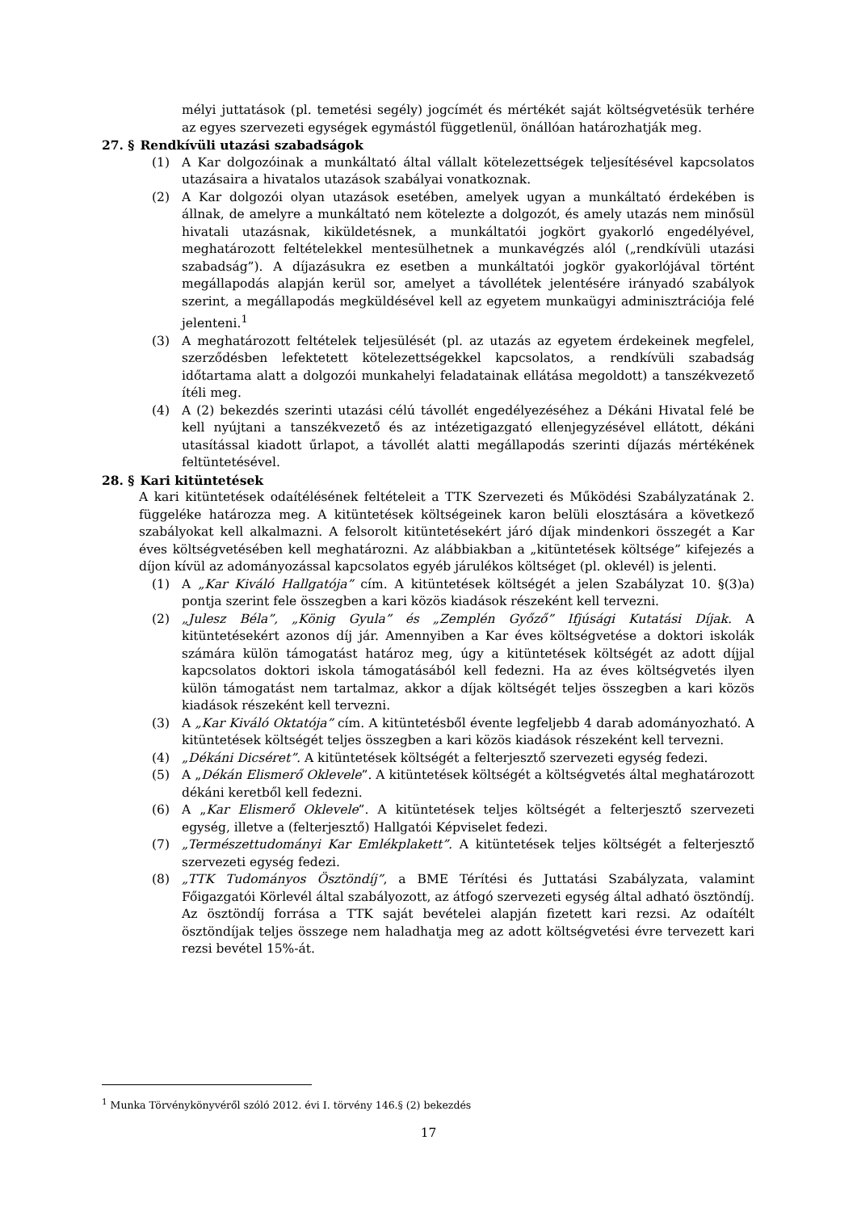mélyi juttatások (pl. temetési segély) jogcímét és mértékét saját költségvetésük terhére az egyes szervezeti egységek egymástól függetlenül, önállóan határozhatják meg.
27. § Rendkívüli utazási szabadságok
(1) A Kar dolgozóinak a munkáltató által vállalt kötelezettségek teljesítésével kapcsolatos utazásaira a hivatalos utazások szabályai vonatkoznak.
(2) A Kar dolgozói olyan utazások esetében, amelyek ugyan a munkáltató érdekében is állnak, de amelyre a munkáltató nem kötelezte a dolgozót, és amely utazás nem minősül hivatali utazásnak, kiküldetésnek, a munkáltatói jogkört gyakorló engedélyével, meghatározott feltételekkel mentesülhetnek a munkavégzés alól („rendkívüli utazási szabadság”). A díjazásukra ez esetben a munkáltatói jogkör gyakorlójával történt megállapodás alapján kerül sor, amelyet a távollétek jelentésére irányadó szabályok szerint, a megállapodás megküldésével kell az egyetem munkaügyi adminisztrációja felé jelenteni.<sup>1</sup>
(3) A meghatározott feltételek teljesülését (pl. az utazás az egyetem érdekeinek megfelel, szerződésben lefektetett kötelezettségekkel kapcsolatos, a rendkívüli szabadság időtartama alatt a dolgozói munkahelyi feladatainak ellátása megoldott) a tanszékvezető ítéli meg.
(4) A (2) bekezdés szerinti utazási célú távollét engedélyezéséhez a Dékáni Hivatal felé be kell nyújtani a tanszékvezető és az intézetigazgató ellenjegyzésével ellátott, dékáni utasítással kiadott űrlapot, a távollét alatti megállapodás szerinti díjazás mértékének feltüntetésével.
28. § Kari kitüntetések
A kari kitüntetések odaítélésének feltételeit a TTK Szervezeti és Működési Szabályzatának 2. függeléke határozza meg. A kitüntetések költségeinek karon belüli elosztására a következő szabályokat kell alkalmazni. A felsorolt kitüntetésekért járó díjak mindenkori összegét a Kar éves költségvetésében kell meghatározni. Az alábbiakban a „kitüntetések költsége” kifejezés a díjon kívül az adományozással kapcsolatos egyéb járulékos költséget (pl. oklevél) is jelenti.
(1) A „Kar Kiváló Hallgatója” cím. A kitüntetések költségét a jelen Szabályzat 10. §(3)a) pontja szerint fele összegben a kari közös kiadások részeként kell tervezni.
(2) „Julesz Béla”, „König Gyula” és „Zemplén Győző” Ifjúsági Kutatási Díjak. A kitüntetésekért azonos díj jár. Amennyiben a Kar éves költségvetése a doktori iskolák számára külön támogatást határoz meg, úgy a kitüntetések költségét az adott díjjal kapcsolatos doktori iskola támogatásából kell fedezni. Ha az éves költségvetés ilyen külön támogatást nem tartalmaz, akkor a díjak költségét teljes összegben a kari közös kiadások részeként kell tervezni.
(3) A „Kar Kiváló Oktatója” cím. A kitüntetésből évente legfeljebb 4 darab adományozható. A kitüntetések költségét teljes összegben a kari közös kiadások részeként kell tervezni.
(4) „Dékáni Dicséret”. A kitüntetések költségét a felterjesztő szervezeti egység fedezi.
(5) A „Dékán Elismerő Oklevele”. A kitüntetések költségét a költségvetés által meghatározott dékáni keretből kell fedezni.
(6) A „Kar Elismerő Oklevele”. A kitüntetések teljes költségét a felterjesztő szervezeti egység, illetve a (felterjesztő) Hallgatói Képviselet fedezi.
(7) „Természettudományi Kar Emlékplakett”. A kitüntetések teljes költségét a felterjesztő szervezeti egység fedezi.
(8) „TTK Tudományos Ösztöndíj”, a BME Térítési és Juttatási Szabályzata, valamint Főigazgatói Körlevél által szabályozott, az átfogó szervezeti egység által adható ösztöndíj. Az ösztöndíj forrása a TTK saját bevételei alapján fizetett kari rezsi. Az odaítélt ösztöndíjak teljes összege nem haladhatja meg az adott költségvetési évre tervezett kari rezsi bevétel 15%-át.
<sup>1</sup> Munka Törvénykönyvéről szóló 2012. évi I. törvény 146.§ (2) bekezdés
17